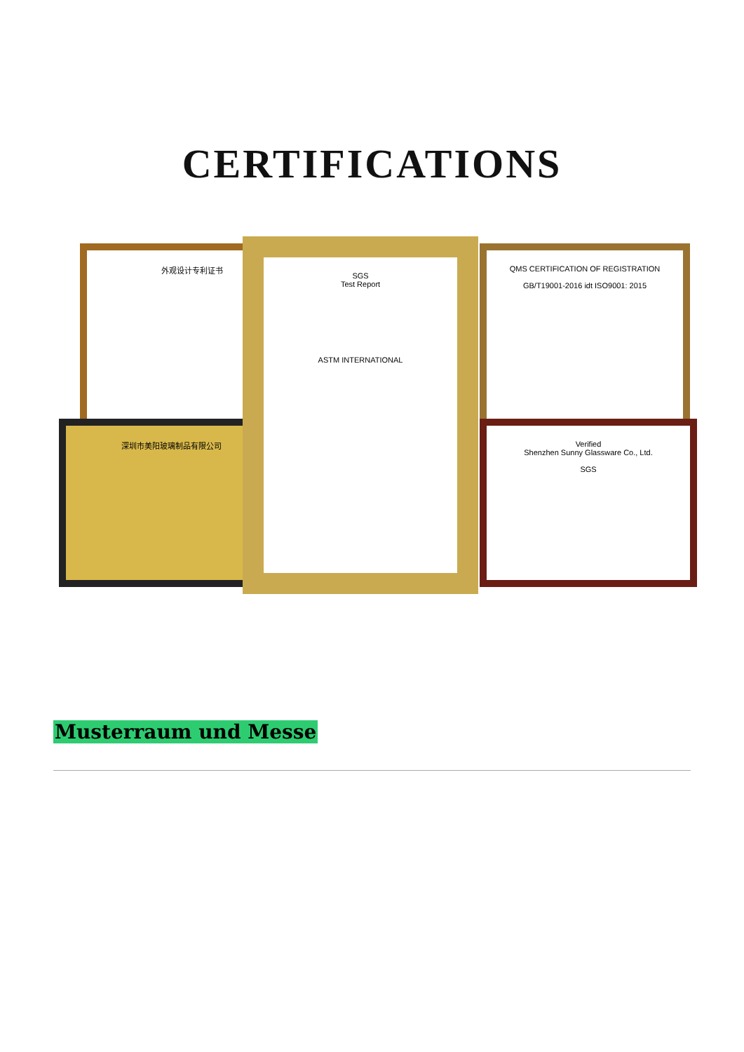CERTIFICATIONS
外观设计专利证书
深圳市美阳玻璃制品有限公司
QMS CERTIFICATION OF REGISTRATION
GB/T19001-2016 idt ISO9001: 2015
Verified
Shenzhen Sunny Glassware Co., Ltd.
SGS
SGS
Test Report
ASTM INTERNATIONAL
Musterraum und Messe